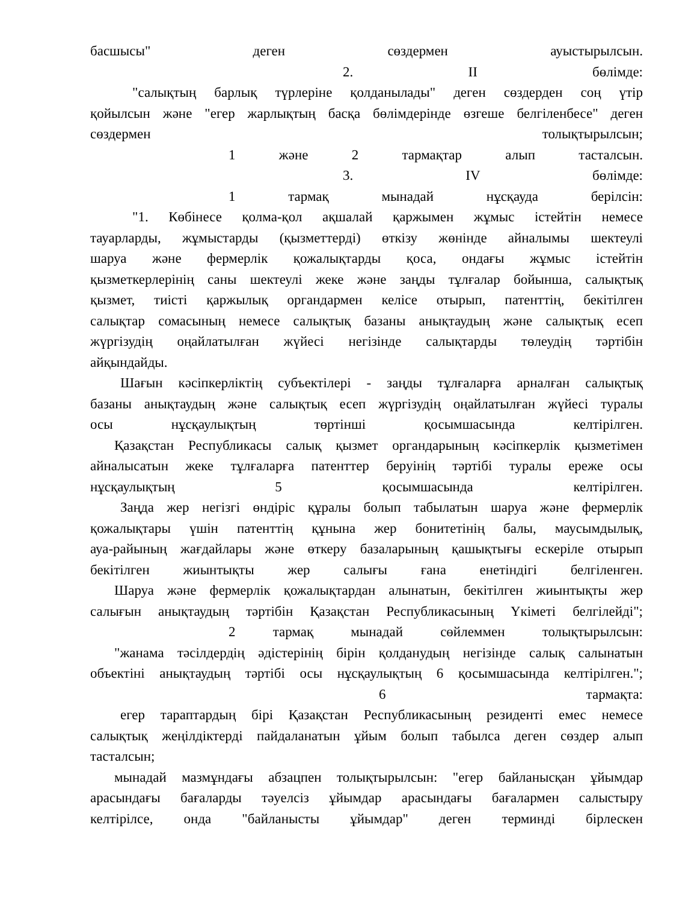басшысы" деген сөздермен ауыстырылсын.
2. II бөлімде:
"салықтың барлық түрлеріне қолданылады" деген сөздерден соң үтір
қойылсын және "егер жарлықтың басқа бөлімдерінде өзгеше белгіленбесе" деген
сөздермен толықтырылсын;
1 және 2 тармақтар алып тасталсын.
3. IV бөлімде:
1 тармақ мынадай нұсқауда берілсін:
"1. Көбінесе қолма-қол ақшалай қаржымен жұмыс істейтін немесе
тауарларды, жұмыстарды (қызметтерді) өткізу жөнінде айналымы шектеулі
шаруа және фермерлік қожалықтарды қоса, ондағы жұмыс істейтін
қызметкерлерінің саны шектеулі жеке және заңды тұлғалар бойынша, салықтық
қызмет, тиісті қаржылық органдармен келісе отырып, патенттің, бекітілген
салықтар сомасының немесе салықтық базаны анықтаудың және салықтық есеп
жүргізудің оңайлатылған жүйесі негізінде салықтарды төлеудің тәртібін
айқындайды.
Шағын кәсіпкерліктің субъектілері - заңды тұлғаларға арналған салықтық
базаны анықтаудың және салықтық есеп жүргізудің оңайлатылған жүйесі туралы
осы нұсқаулықтың төртінші қосымшасында келтірілген.
Қазақстан Республикасы салық қызмет органдарының кәсіпкерлік қызметімен
айналысатын жеке тұлғаларға патенттер беруінің тәртібі туралы ереже осы
нұсқаулықтың 5 қосымшасында келтірілген.
Заңда жер негізгі өндіріс құралы болып табылатын шаруа және фермерлік
қожалықтары үшін патенттің құнына жер бонитетінің балы, маусымдылық,
ауа-райының жағдайлары және өткеру базаларының қашықтығы ескеріле отырып
бекітілген жиынтықты жер салығы ғана енетіндігі белгіленген.
Шаруа және фермерлік қожалықтардан алынатын, бекітілген жиынтықты жер
салығын анықтаудың тәртібін Қазақстан Республикасының Үкіметі белгілейді";
2 тармақ мынадай сөйлеммен толықтырылсын:
"жанама тәсілдердің әдістерінің бірін қолданудың негізінде салық салынатын
объектіні анықтаудың тәртібі осы нұсқаулықтың 6 қосымшасында келтірілген.";
6 тармақта:
егер тараптардың бірі Қазақстан Республикасының резиденті емес немесе
салықтық жеңілдіктерді пайдаланатын ұйым болып табылса деген сөздер алып
тасталсын;
мынадай мазмұндағы абзацпен толықтырылсын: "егер байланысқан ұйымдар
арасындағы бағаларды тәуелсіз ұйымдар арасындағы бағалармен салыстыру
келтірілсе, онда "байланысты ұйымдар" деген терминді бірлескен